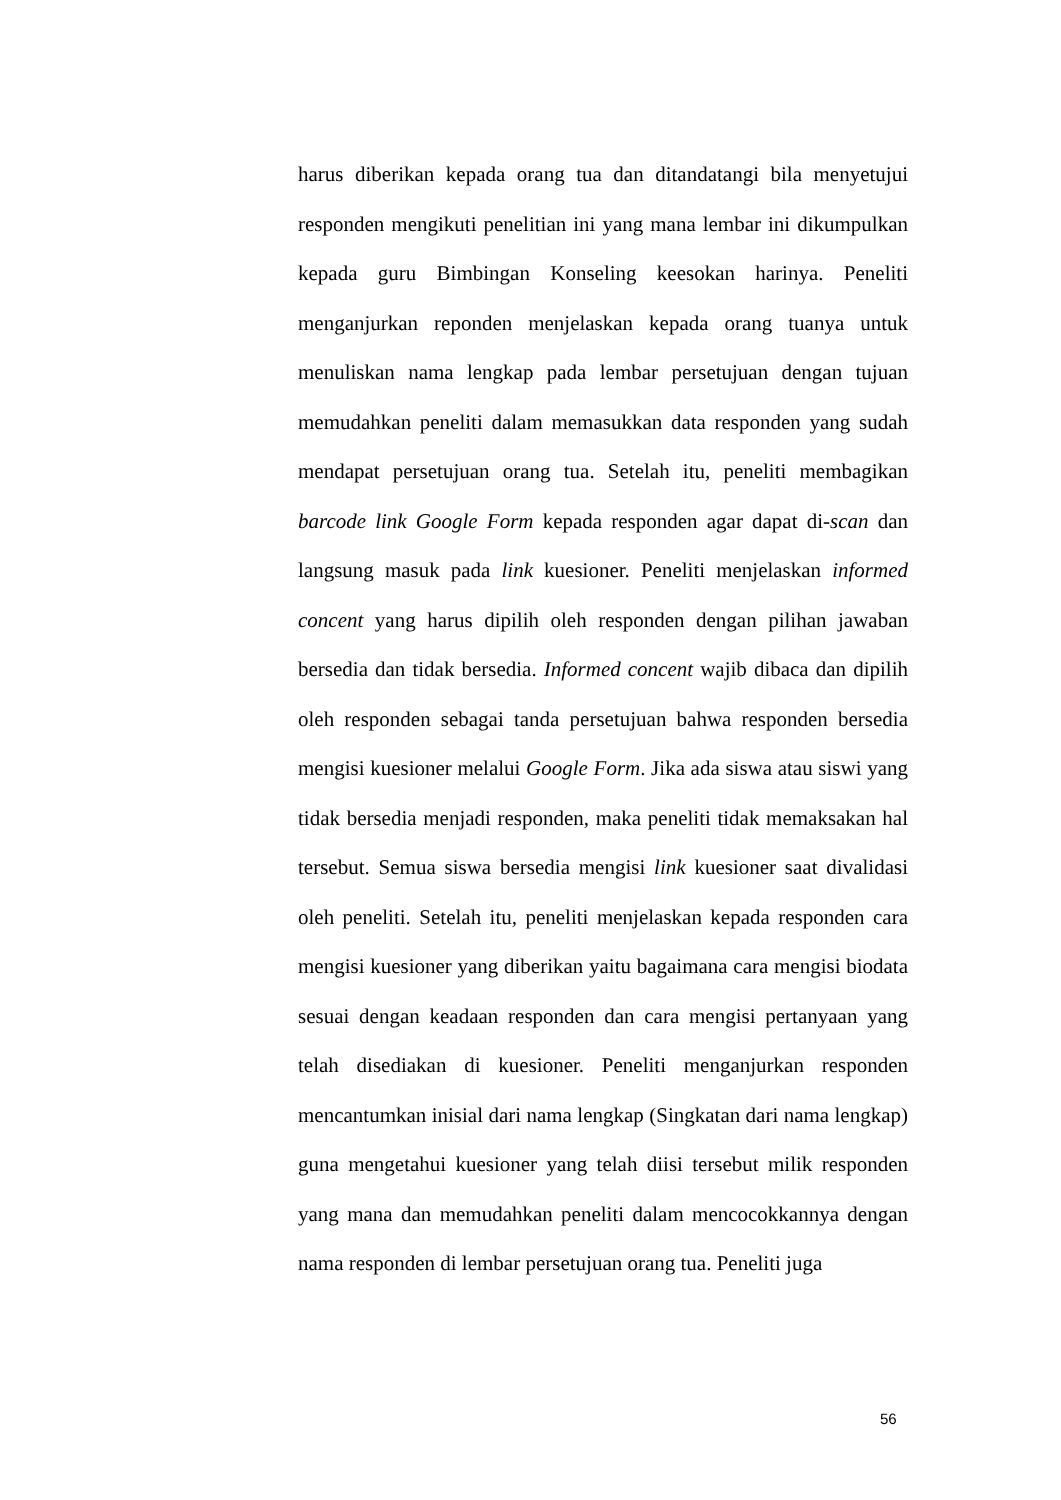harus diberikan kepada orang tua dan ditandatangi bila menyetujui responden mengikuti penelitian ini yang mana lembar ini dikumpulkan kepada guru Bimbingan Konseling keesokan harinya. Peneliti menganjurkan reponden menjelaskan kepada orang tuanya untuk menuliskan nama lengkap pada lembar persetujuan dengan tujuan memudahkan peneliti dalam memasukkan data responden yang sudah mendapat persetujuan orang tua. Setelah itu, peneliti membagikan barcode link Google Form kepada responden agar dapat di-scan dan langsung masuk pada link kuesioner. Peneliti menjelaskan informed concent yang harus dipilih oleh responden dengan pilihan jawaban bersedia dan tidak bersedia. Informed concent wajib dibaca dan dipilih oleh responden sebagai tanda persetujuan bahwa responden bersedia mengisi kuesioner melalui Google Form. Jika ada siswa atau siswi yang tidak bersedia menjadi responden, maka peneliti tidak memaksakan hal tersebut. Semua siswa bersedia mengisi link kuesioner saat divalidasi oleh peneliti. Setelah itu, peneliti menjelaskan kepada responden cara mengisi kuesioner yang diberikan yaitu bagaimana cara mengisi biodata sesuai dengan keadaan responden dan cara mengisi pertanyaan yang telah disediakan di kuesioner. Peneliti menganjurkan responden mencantumkan inisial dari nama lengkap (Singkatan dari nama lengkap) guna mengetahui kuesioner yang telah diisi tersebut milik responden yang mana dan memudahkan peneliti dalam mencocokkannya dengan nama responden di lembar persetujuan orang tua. Peneliti juga
56